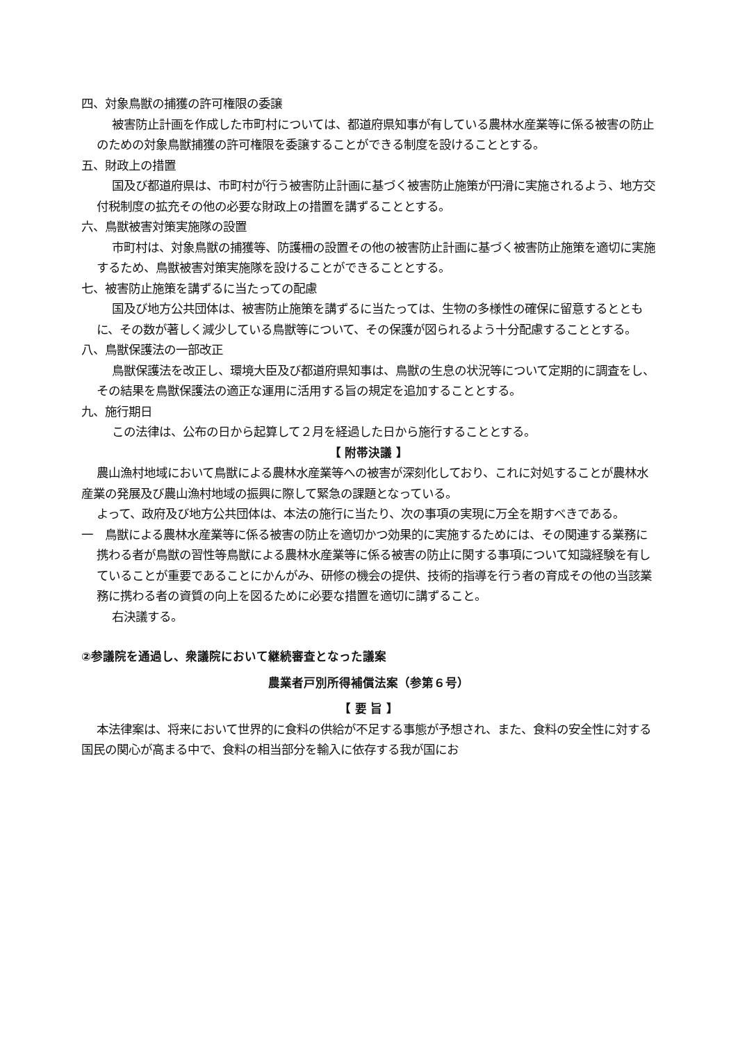四、対象鳥獣の捕獲の許可権限の委譲
被害防止計画を作成した市町村については、都道府県知事が有している農林水産業等に係る被害の防止のための対象鳥獣捕獲の許可権限を委譲することができる制度を設けることとする。
五、財政上の措置
国及び都道府県は、市町村が行う被害防止計画に基づく被害防止施策が円滑に実施されるよう、地方交付税制度の拡充その他の必要な財政上の措置を講ずることとする。
六、鳥獣被害対策実施隊の設置
市町村は、対象鳥獣の捕獲等、防護柵の設置その他の被害防止計画に基づく被害防止施策を適切に実施するため、鳥獣被害対策実施隊を設けることができることとする。
七、被害防止施策を講ずるに当たっての配慮
国及び地方公共団体は、被害防止施策を講ずるに当たっては、生物の多様性の確保に留意するとともに、その数が著しく減少している鳥獣等について、その保護が図られるよう十分配慮することとする。
八、鳥獣保護法の一部改正
鳥獣保護法を改正し、環境大臣及び都道府県知事は、鳥獣の生息の状況等について定期的に調査をし、その結果を鳥獣保護法の適正な運用に活用する旨の規定を追加することとする。
九、施行期日
この法律は、公布の日から起算して２月を経過した日から施行することとする。
【 附帯決議 】
農山漁村地域において鳥獣による農林水産業等への被害が深刻化しており、これに対処することが農林水産業の発展及び農山漁村地域の振興に際して緊急の課題となっている。
よって、政府及び地方公共団体は、本法の施行に当たり、次の事項の実現に万全を期すべきである。
一　鳥獣による農林水産業等に係る被害の防止を適切かつ効果的に実施するためには、その関連する業務に携わる者が鳥獣の習性等鳥獣による農林水産業等に係る被害の防止に関する事項について知識経験を有していることが重要であることにかんがみ、研修の機会の提供、技術的指導を行う者の育成その他の当該業務に携わる者の資質の向上を図るために必要な措置を適切に講ずること。
右決議する。
②参議院を通過し、衆議院において継続審査となった議案
農業者戸別所得補償法案（参第６号）
【 要 旨 】
本法律案は、将来において世界的に食料の供給が不足する事態が予想され、また、食料の安全性に対する国民の関心が高まる中で、食料の相当部分を輸入に依存する我が国にお